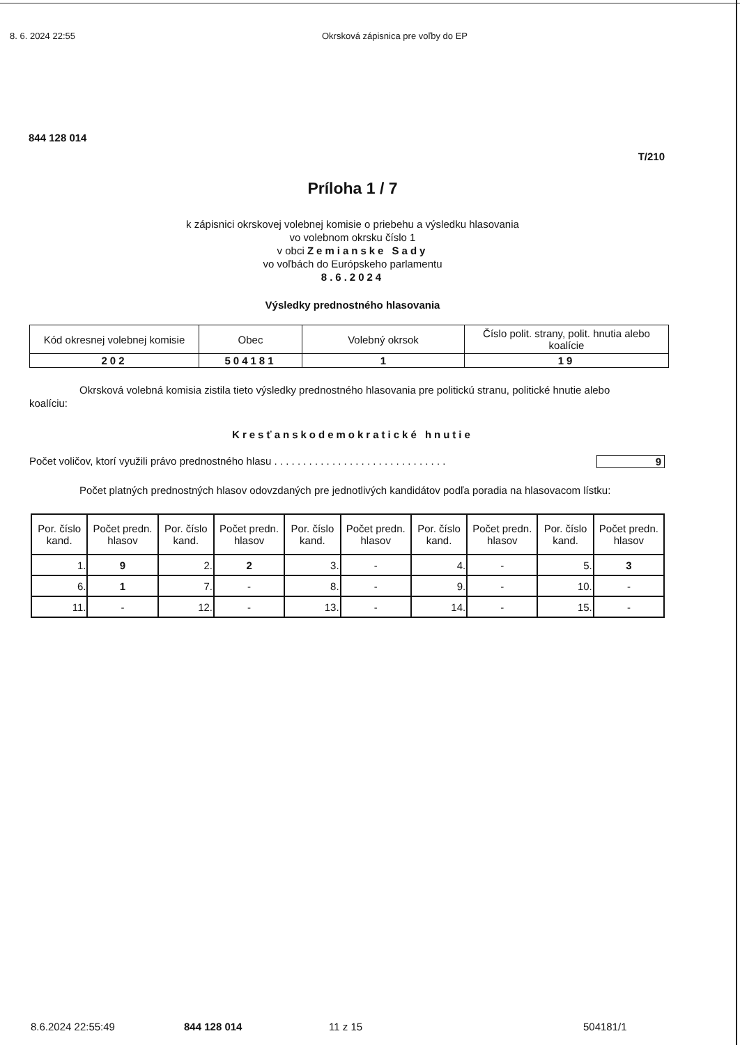8. 6. 2024 22:55 Okrsková zápisnica pre voľby do EP
844 128 014
T/210
Príloha 1 / 7
k zápisnici okrskovej volebnej komisie o priebehu a výsledku hlasovania
vo volebnom okrsku číslo 1
v obci Zemianske Sady
vo voľbách do Európskeho parlamentu
8.6.2024
Výsledky prednostného hlasovania
| Kód okresnej volebnej komisie | Obec | Volebný okrsok | Číslo polit. strany, polit. hnutia alebo koalície |
| --- | --- | --- | --- |
| 202 | 504181 | 1 | 19 |
Okrsková volebná komisia zistila tieto výsledky prednostného hlasovania pre politickú stranu, politické hnutie alebo koalíciu:
Kresťanskodemokratické hnutie
Počet voličov, ktorí využili právo prednostného hlasu . . . . . . . . . . . . . . . . . . . . . . . . . . . . . . 9
Počet platných prednostných hlasov odovzdaných pre jednotlivých kandidátov podľa poradia na hlasovacom lístku:
| Por. číslo kand. | Počet predn. hlasov | Por. číslo kand. | Počet predn. hlasov | Por. číslo kand. | Počet predn. hlasov | Por. číslo kand. | Počet predn. hlasov | Por. číslo kand. | Počet predn. hlasov |
| --- | --- | --- | --- | --- | --- | --- | --- | --- | --- |
| 1. | 9 | 2. | 2 | 3. | - | 4. | - | 5. | 3 |
| 6. | 1 | 7. | - | 8. | - | 9. | - | 10. | - |
| 11. | - | 12. | - | 13. | - | 14. | - | 15. | - |
8.6.2024 22:55:49 844 128 014 11 z 15 504181/1